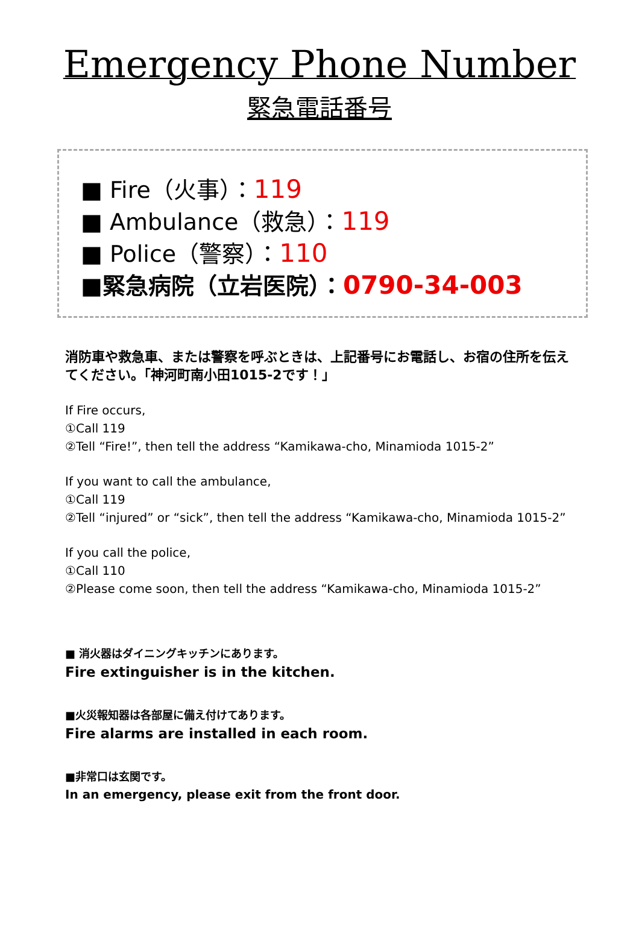Emergency Phone Number
緊急電話番号
■ Fire（火事）：119
■ Ambulance（救急）：119
■ Police（警察）：110
■緊急病院（立岩医院）：0790-34-003
消防車や救急車、または警察を呼ぶときは、上記番号にお電話し、お宿の住所を伝えてください。「神河町南小田1015-2です！」
If Fire occurs,
①Call 119
②Tell “Fire!”, then tell the address “Kamikawa-cho, Minamioda 1015-2”
If you want to call the ambulance,
①Call 119
②Tell “injured” or “sick”, then tell the address “Kamikawa-cho, Minamioda 1015-2”
If you call the police,
①Call 110
②Please come soon, then tell the address “Kamikawa-cho, Minamioda 1015-2”
■ 消火器はダイニングキッチンにあります。
Fire extinguisher is in the kitchen.
■火災報知器は各部屋に備え付けてあります。
Fire alarms are installed in each room.
■非常口は玄関です。
In an emergency, please exit from the front door.